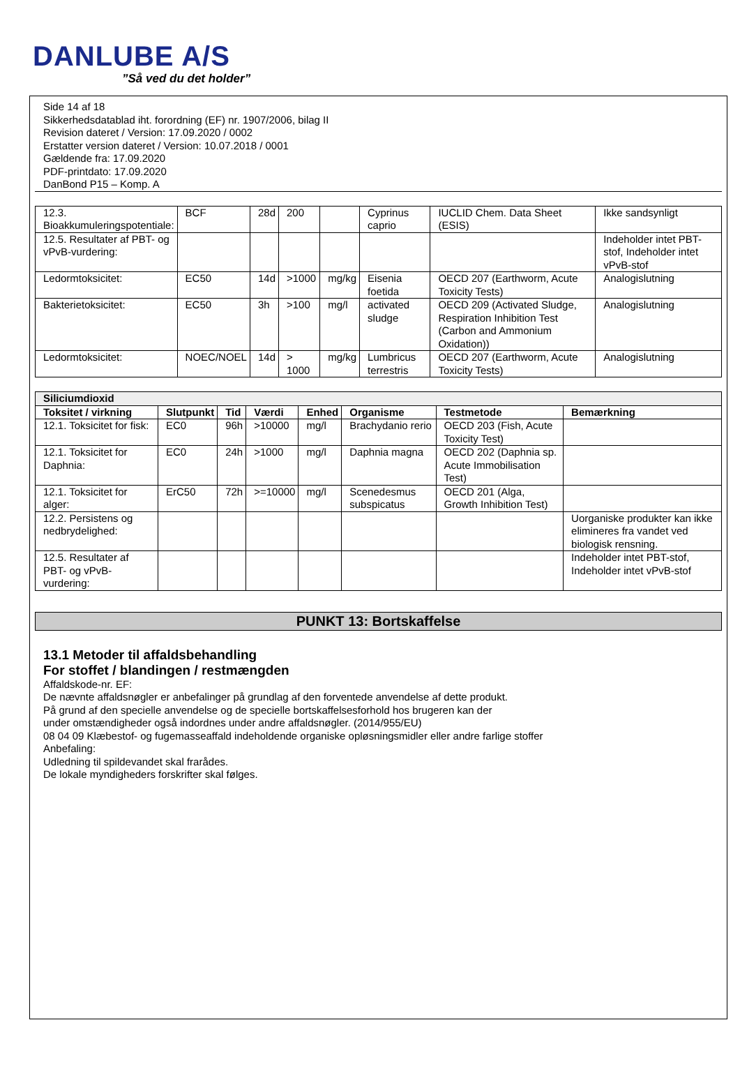DANLUBE A/S
”Så ved du det holder”
Side 14 af 18
Sikkerhedsdatablad iht. forordning (EF) nr. 1907/2006, bilag II
Revision dateret / Version: 17.09.2020 / 0002
Erstatter version dateret / Version: 10.07.2018 / 0001
Gældende fra: 17.09.2020
PDF-printdato: 17.09.2020
DanBond P15 – Komp. A
| 12.3. Bioakkumuleringspotentiale: | BCF | 28d | 200 | | Cyprinus caprio | IUCLID Chem. Data Sheet (ESIS) | Ikke sandsynligt |
| 12.5. Resultater af PBT- og vPvB-vurdering: | | | | | | | Indeholder intet PBT-stof, Indeholder intet vPvB-stof |
| Ledormtoksicitet: | EC50 | 14d | >1000 | mg/kg | Eisenia foetida | OECD 207 (Earthworm, Acute Toxicity Tests) | Analogislutning |
| Bakterietoksicitet: | EC50 | 3h | >100 | mg/l | activated sludge | OECD 209 (Activated Sludge, Respiration Inhibition Test (Carbon and Ammonium Oxidation)) | Analogislutning |
| Ledormtoksicitet: | NOEC/NOEL | 14d | > 1000 | mg/kg | Lumbricus terrestris | OECD 207 (Earthworm, Acute Toxicity Tests) | Analogislutning |
| Siliciumdioxid | | | | | | | |
| --- | --- | --- | --- | --- | --- | --- | --- |
| Toksitet / virkning | Slutpunkt | Tid | Værdi | Enhed | Organisme | Testmetode | Bemærkning |
| 12.1. Toksicitet for fisk: | EC0 | 96h | >10000 | mg/l | Brachydanio rerio | OECD 203 (Fish, Acute Toxicity Test) | |
| 12.1. Toksicitet for Daphnia: | EC0 | 24h | >1000 | mg/l | Daphnia magna | OECD 202 (Daphnia sp. Acute Immobilisation Test) | |
| 12.1. Toksicitet for alger: | ErC50 | 72h | >=10000 | mg/l | Scenedesmus subspicatus | OECD 201 (Alga, Growth Inhibition Test) | |
| 12.2. Persistens og nedbrydelighed: | | | | | | | Uorganiske produkter kan ikke elimineres fra vandet ved biologisk rensning. |
| 12.5. Resultater af PBT- og vPvB-vurdering: | | | | | | | Indeholder intet PBT-stof, Indeholder intet vPvB-stof |
PUNKT 13: Bortskaffelse
13.1 Metoder til affaldsbehandling
For stoffet / blandingen / restmængden
Affaldskode-nr. EF:
De nævnte affaldsnøgler er anbefalinger på grundlag af den forventede anvendelse af dette produkt.
På grund af den specielle anvendelse og de specielle bortskaffelsesforhold hos brugeren kan der
under omstændigheder også indordnes under andre affaldsnøgler. (2014/955/EU)
08 04 09 Klæbestof- og fugemasseaffald indeholdende organiske opløsningsmidler eller andre farlige stoffer
Anbefaling:
Udledning til spildevandet skal frarådes.
De lokale myndigheders forskrifter skal følges.